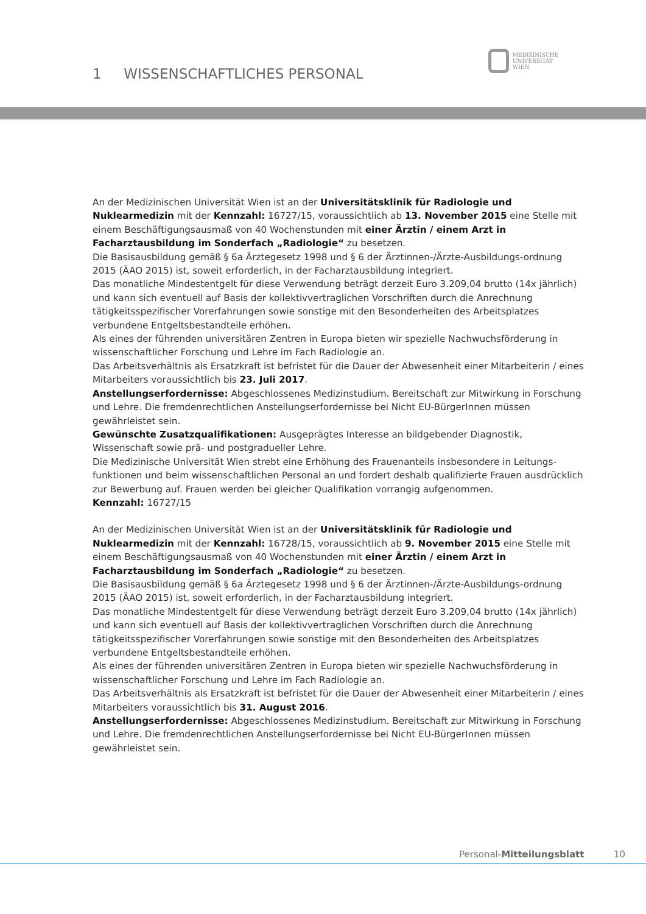1 WISSENSCHAFTLICHES PERSONAL
MEDIZINISCHE
UNIVERSITÄT
WIEN
An der Medizinischen Universität Wien ist an der Universitätsklinik für Radiologie und Nuklearmedizin mit der Kennzahl: 16727/15, voraussichtlich ab 13. November 2015 eine Stelle mit einem Beschäftigungsausmaß von 40 Wochenstunden mit einer Ärztin / einem Arzt in Facharztausbildung im Sonderfach „Radiologie“ zu besetzen.
Die Basisausbildung gemäß § 6a Ärztegesetz 1998 und § 6 der Ärztinnen-/Ärzte-Ausbildungs-ordnung 2015 (ÄAO 2015) ist, soweit erforderlich, in der Facharztausbildung integriert.
Das monatliche Mindestentgelt für diese Verwendung beträgt derzeit Euro 3.209,04 brutto (14x jährlich) und kann sich eventuell auf Basis der kollektivvertraglichen Vorschriften durch die Anrechnung tätigkeitsspezifischer Vorerfahrungen sowie sonstige mit den Besonderheiten des Arbeitsplatzes verbundene Entgeltsbestandteile erhöhen.
Als eines der führenden universitären Zentren in Europa bieten wir spezielle Nachwuchsförderung in wissenschaftlicher Forschung und Lehre im Fach Radiologie an.
Das Arbeitsverhältnis als Ersatzkraft ist befristet für die Dauer der Abwesenheit einer Mitarbeiterin / eines Mitarbeiters voraussichtlich bis 23. Juli 2017.
Anstellungserfordernisse: Abgeschlossenes Medizinstudium. Bereitschaft zur Mitwirkung in Forschung und Lehre. Die fremdenrechtlichen Anstellungserfordernisse bei Nicht EU-BürgerInnen müssen gewährleistet sein.
Gewünschte Zusatzqualifikationen: Ausgeprägtes Interesse an bildgebender Diagnostik, Wissenschaft sowie prä- und postgradueller Lehre.
Die Medizinische Universität Wien strebt eine Erhöhung des Frauenanteils insbesondere in Leitungs-funktionen und beim wissenschaftlichen Personal an und fordert deshalb qualifizierte Frauen ausdrücklich zur Bewerbung auf. Frauen werden bei gleicher Qualifikation vorrangig aufgenommen.
Kennzahl: 16727/15
An der Medizinischen Universität Wien ist an der Universitätsklinik für Radiologie und Nuklearmedizin mit der Kennzahl: 16728/15, voraussichtlich ab 9. November 2015 eine Stelle mit einem Beschäftigungsausmaß von 40 Wochenstunden mit einer Ärztin / einem Arzt in Facharztausbildung im Sonderfach „Radiologie“ zu besetzen.
Die Basisausbildung gemäß § 6a Ärztegesetz 1998 und § 6 der Ärztinnen-/Ärzte-Ausbildungs-ordnung 2015 (ÄAO 2015) ist, soweit erforderlich, in der Facharztausbildung integriert.
Das monatliche Mindestentgelt für diese Verwendung beträgt derzeit Euro 3.209,04 brutto (14x jährlich) und kann sich eventuell auf Basis der kollektivvertraglichen Vorschriften durch die Anrechnung tätigkeitsspezifischer Vorerfahrungen sowie sonstige mit den Besonderheiten des Arbeitsplatzes verbundene Entgeltsbestandteile erhöhen.
Als eines der führenden universitären Zentren in Europa bieten wir spezielle Nachwuchsförderung in wissenschaftlicher Forschung und Lehre im Fach Radiologie an.
Das Arbeitsverhältnis als Ersatzkraft ist befristet für die Dauer der Abwesenheit einer Mitarbeiterin / eines Mitarbeiters voraussichtlich bis 31. August 2016.
Anstellungserfordernisse: Abgeschlossenes Medizinstudium. Bereitschaft zur Mitwirkung in Forschung und Lehre. Die fremdenrechtlichen Anstellungserfordernisse bei Nicht EU-BürgerInnen müssen gewährleistet sein.
Personal-Mitteilungsblatt 10